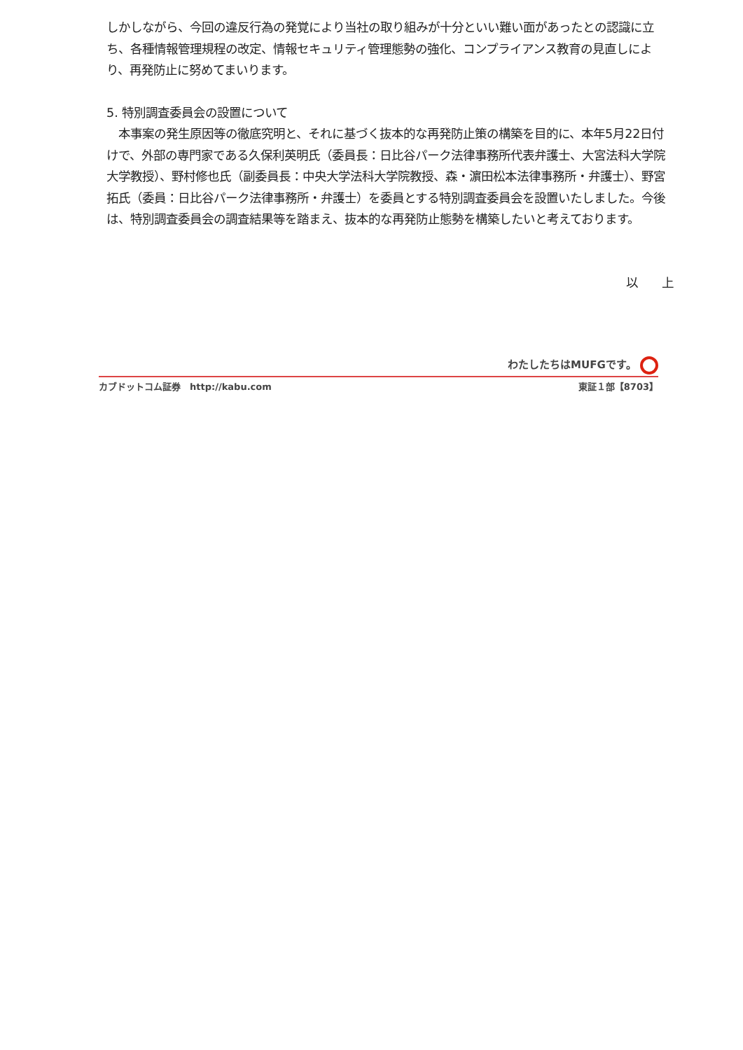しかしながら、今回の違反行為の発覚により当社の取り組みが十分といい難い面があったとの認識に立ち、各種情報管理規程の改定、情報セキュリティ管理態勢の強化、コンプライアンス教育の見直しにより、再発防止に努めてまいります。
5. 特別調査委員会の設置について
　本事案の発生原因等の徹底究明と、それに基づく抜本的な再発防止策の構築を目的に、本年5月22日付けで、外部の専門家である久保利英明氏（委員長：日比谷パーク法律事務所代表弁護士、大宮法科大学院大学教授）、野村修也氏（副委員長：中央大学法科大学院教授、森・濵田松本法律事務所・弁護士）、野宮拓氏（委員：日比谷パーク法律事務所・弁護士）を委員とする特別調査委員会を設置いたしました。今後は、特別調査委員会の調査結果等を踏まえ、抜本的な再発防止態勢を構築したいと考えております。
以　　上
わたしたちはMUFGです。
カブドットコム証券　http://kabu.com 東証１部【8703】